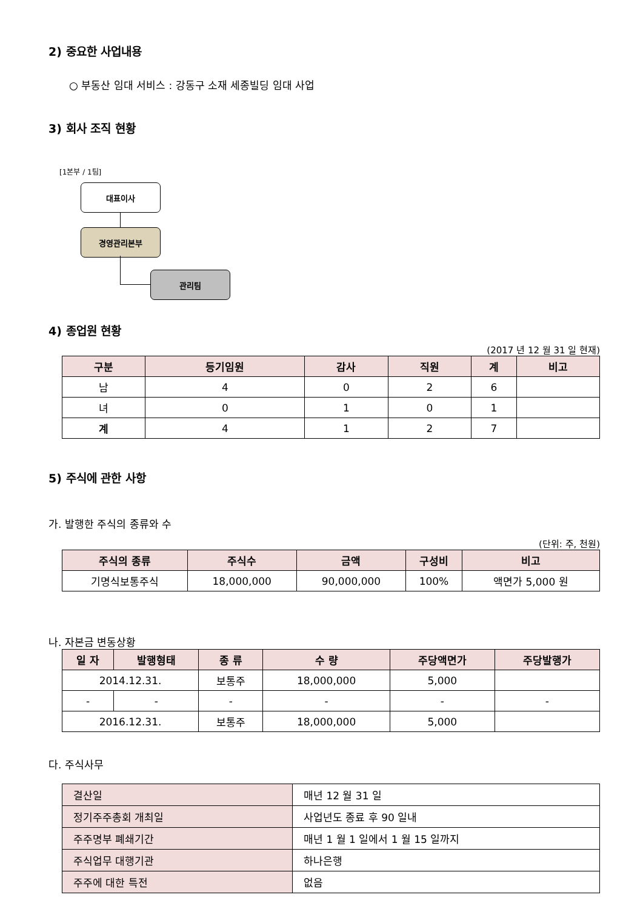2) 중요한 사업내용
○ 부동산 임대 서비스 : 강동구 소재 세종빌딩 임대 사업
3) 회사 조직 현황
[1본부 / 1팀]
대표이사
경영관리본부
관리팀
4) 종업원 현황
(2017 년 12 월 31 일 현재)
| 구분 | 등기임원 | 감사 | 직원 | 계 | 비고 |
| --- | --- | --- | --- | --- | --- |
| 남 | 4 | 0 | 2 | 6 | |
| 녀 | 0 | 1 | 0 | 1 | |
| 계 | 4 | 1 | 2 | 7 | |
5) 주식에 관한 사항
가. 발행한 주식의 종류와 수
(단위: 주, 천원)
| 주식의 종류 | 주식수 | 금액 | 구성비 | 비고 |
| --- | --- | --- | --- | --- |
| 기명식보통주식 | 18,000,000 | 90,000,000 | 100% | 액면가 5,000 원 |
나. 자본금 변동상황
| 일 자 | 발행형태 | 종 류 | 수 량 | 주당액면가 | 주당발행가 |
| --- | --- | --- | --- | --- | --- |
| 2014.12.31. | | 보통주 | 18,000,000 | 5,000 | |
| - | - | - | - | - | - |
| 2016.12.31. | | 보통주 | 18,000,000 | 5,000 | |
다. 주식사무
| 결산일 | 매년 12 월 31 일 |
| 정기주주총회 개최일 | 사업년도 종료 후 90 일내 |
| 주주명부 폐쇄기간 | 매년 1 월 1 일에서 1 월 15 일까지 |
| 주식업무 대행기관 | 하나은행 |
| 주주에 대한 특전 | 없음 |